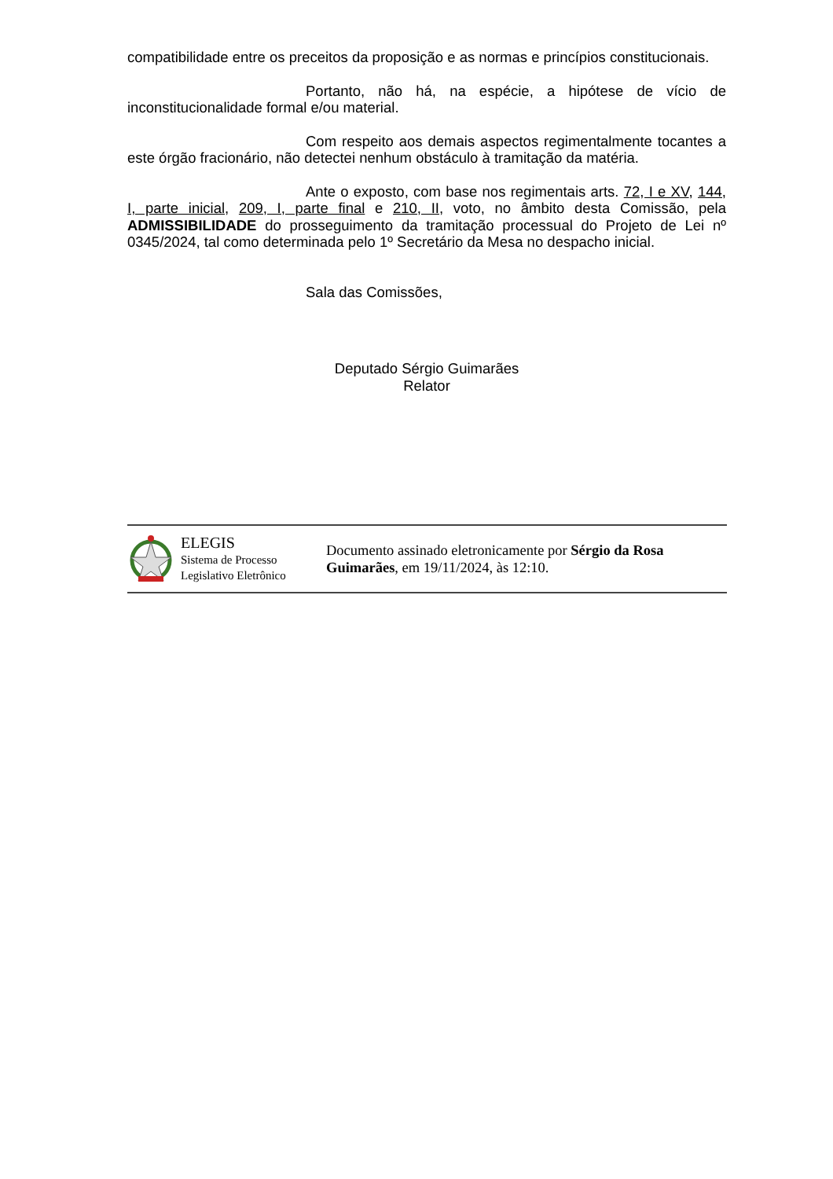compatibilidade entre os preceitos da proposição e as normas e princípios constitucionais.
Portanto, não há, na espécie, a hipótese de vício de inconstitucionalidade formal e/ou material.
Com respeito aos demais aspectos regimentalmente tocantes a este órgão fracionário, não detectei nenhum obstáculo à tramitação da matéria.
Ante o exposto, com base nos regimentais arts. 72, I e XV, 144, I, parte inicial, 209, I, parte final e 210, II, voto, no âmbito desta Comissão, pela ADMISSIBILIDADE do prosseguimento da tramitação processual do Projeto de Lei nº 0345/2024, tal como determinada pelo 1º Secretário da Mesa no despacho inicial.
Sala das Comissões,
Deputado Sérgio Guimarães
Relator
ELEGIS
Sistema de Processo
Legislativo Eletrônico
Documento assinado eletronicamente por Sérgio da Rosa Guimarães, em 19/11/2024, às 12:10.